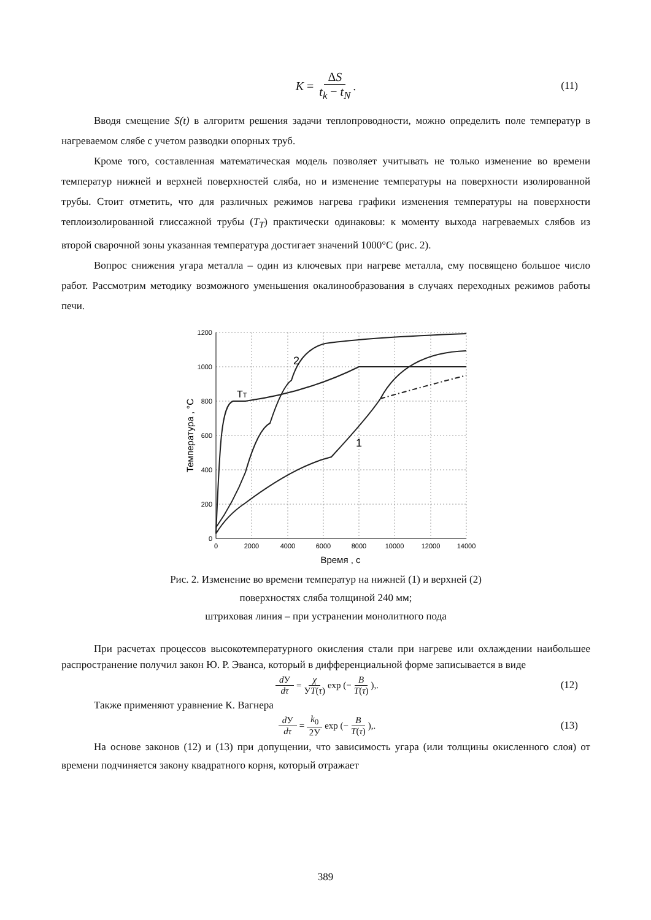K = ΔS t<sub>k</sub> − t<sub>N</sub>. (11)
Вводя смещение S(t) в алгоритм решения задачи теплопроводности, можно определить поле температур в нагреваемом слябе с учетом разводки опорных труб.
Кроме того, составленная математическая модель позволяет учитывать не только изменение во времени температур нижней и верхней поверхностей сляба, но и изменение температуры на поверхности изолированной трубы. Стоит отметить, что для различных режимов нагрева графики изменения температуры на поверхности теплоизолированной глиссажной трубы (T<sub>T</sub>) практически одинаковы: к моменту выхода нагреваемых слябов из второй сварочной зоны указанная температура достигает значений 1000°С (рис. 2).
Вопрос снижения угара металла – один из ключевых при нагреве металла, ему посвящено большое число работ. Рассмотрим методику возможного уменьшения окалинообразования в случаях переходных режимов работы печи.
1200
1000
800
600
400
200
0
0
2000
4000
6000
8000
10000
12000
14000
Время , с
Температура , °С
ТТ
2
1
Рис. 2. Изменение во времени температур на нижней (1) и верхней (2)
поверхностях сляба толщиной 240 мм;
штриховая линия – при устранении монолитного пода
При расчетах процессов высокотемпературного окисления стали при нагреве или охлаждении наибольшее распространение получил закон Ю. Р. Эванса, который в дифференциальной форме записывается в виде
d У dτ = χ УT(τ) exp (− B T(τ)),. (12)
Также применяют уравнение К. Вагнера
d У dτ = k<sub>0</sub> 2У exp (− B T(τ)),. (13)
На основе законов (12) и (13) при допущении, что зависимость угара (или толщины окисленного слоя) от времени подчиняется закону квадратного корня, который отражает
389